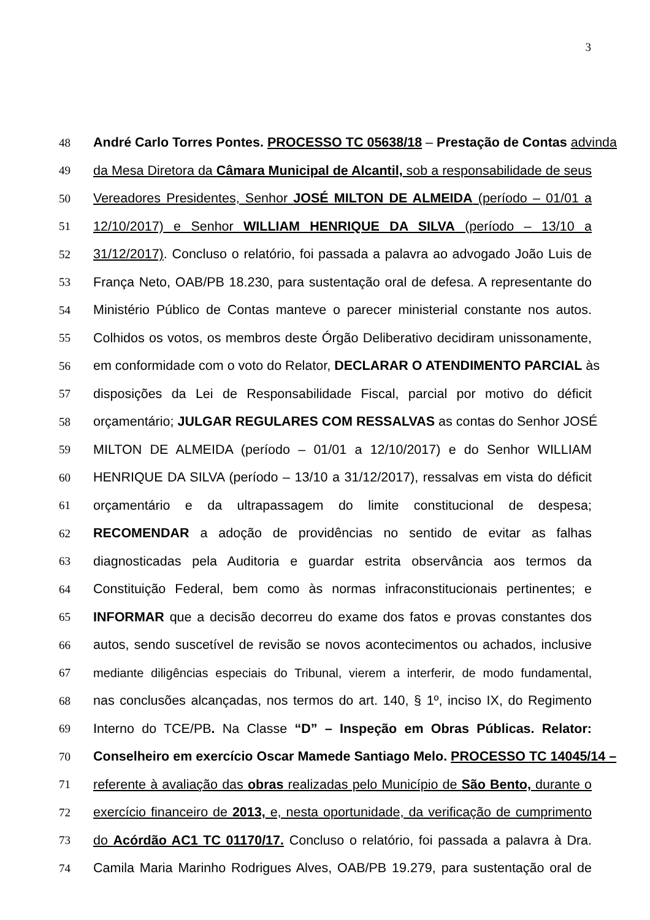3
48 André Carlo Torres Pontes. PROCESSO TC 05638/18 – Prestação de Contas advinda
49 da Mesa Diretora da Câmara Municipal de Alcantil, sob a responsabilidade de seus
50 Vereadores Presidentes, Senhor JOSÉ MILTON DE ALMEIDA (período – 01/01 a
51 12/10/2017) e Senhor WILLIAM HENRIQUE DA SILVA (período – 13/10 a
52 31/12/2017). Concluso o relatório, foi passada a palavra ao advogado João Luis de
53 França Neto, OAB/PB 18.230, para sustentação oral de defesa. A representante do
54 Ministério Público de Contas manteve o parecer ministerial constante nos autos.
55 Colhidos os votos, os membros deste Órgão Deliberativo decidiram unissonamente,
56 em conformidade com o voto do Relator, DECLARAR O ATENDIMENTO PARCIAL às
57 disposições da Lei de Responsabilidade Fiscal, parcial por motivo do déficit
58 orçamentário; JULGAR REGULARES COM RESSALVAS as contas do Senhor JOSÉ
59 MILTON DE ALMEIDA (período – 01/01 a 12/10/2017) e do Senhor WILLIAM
60 HENRIQUE DA SILVA (período – 13/10 a 31/12/2017), ressalvas em vista do déficit
61 orçamentário e da ultrapassagem do limite constitucional de despesa;
62 RECOMENDAR a adoção de providências no sentido de evitar as falhas
63 diagnosticadas pela Auditoria e guardar estrita observância aos termos da
64 Constituição Federal, bem como às normas infraconstitucionais pertinentes; e
65 INFORMAR que a decisão decorreu do exame dos fatos e provas constantes dos
66 autos, sendo suscetível de revisão se novos acontecimentos ou achados, inclusive
67 mediante diligências especiais do Tribunal, vierem a interferir, de modo fundamental,
68 nas conclusões alcançadas, nos termos do art. 140, § 1º, inciso IX, do Regimento
69 Interno do TCE/PB. Na Classe “D” – Inspeção em Obras Públicas. Relator:
70 Conselheiro em exercício Oscar Mamede Santiago Melo. PROCESSO TC 14045/14 –
71 referente à avaliação das obras realizadas pelo Município de São Bento, durante o
72 exercício financeiro de 2013, e, nesta oportunidade, da verificação de cumprimento
73 do Acórdão AC1 TC 01170/17. Concluso o relatório, foi passada a palavra à Dra.
74 Camila Maria Marinho Rodrigues Alves, OAB/PB 19.279, para sustentação oral de